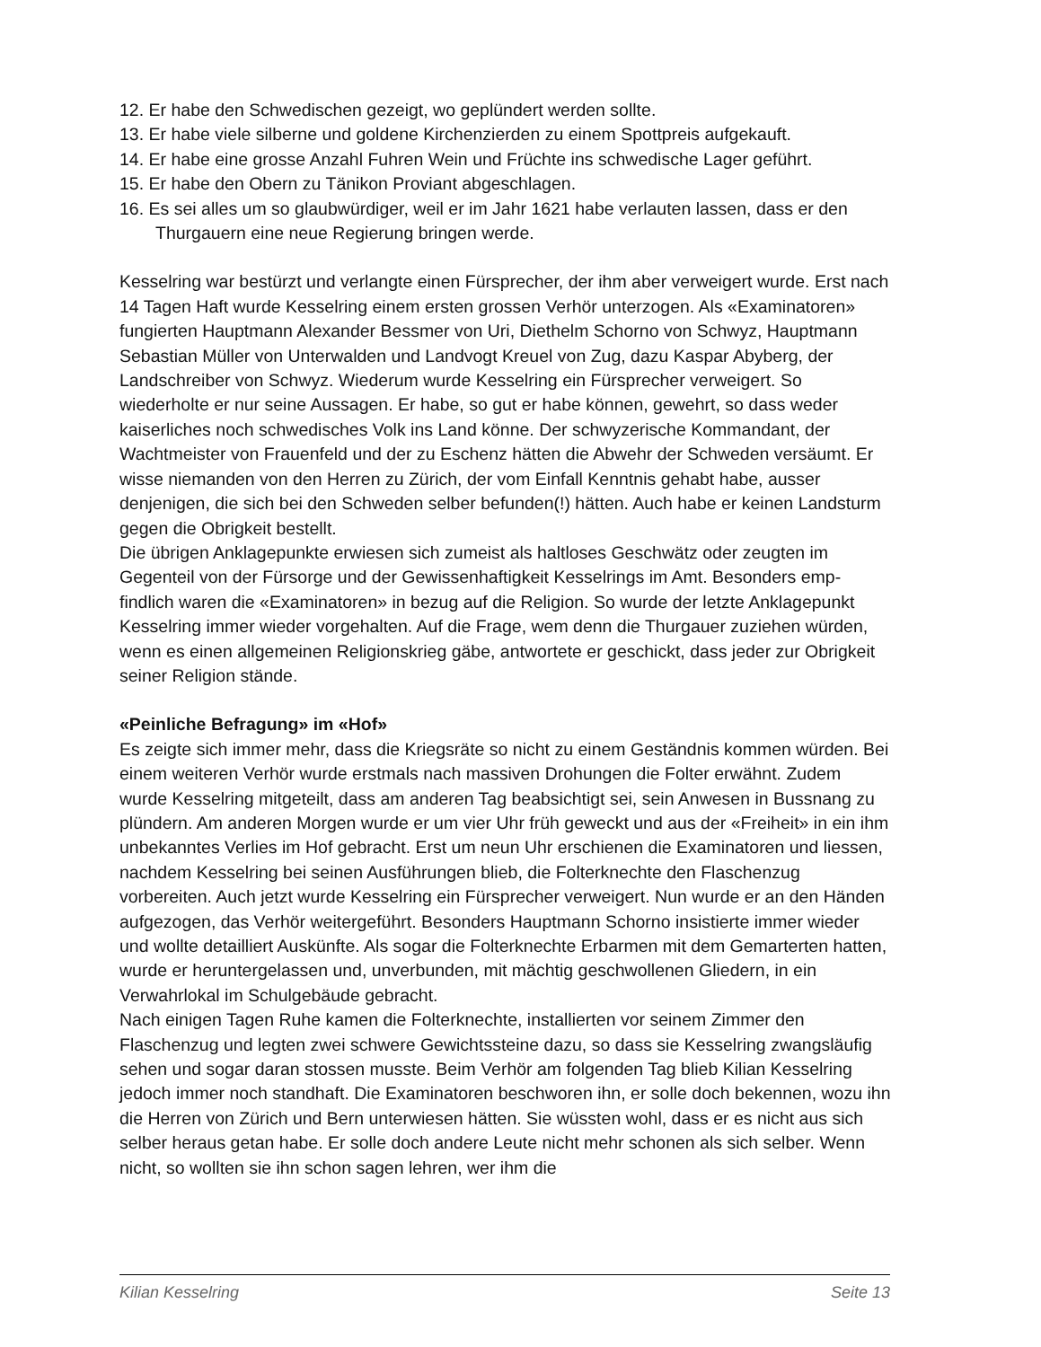12. Er habe den Schwedischen gezeigt, wo geplündert werden sollte.
13. Er habe viele silberne und goldene Kirchenzierden zu einem Spottpreis aufgekauft.
14. Er habe eine grosse Anzahl Fuhren Wein und Früchte ins schwedische Lager geführt.
15. Er habe den Obern zu Tänikon Proviant abgeschlagen.
16. Es sei alles um so glaubwürdiger, weil er im Jahr 1621 habe verlauten lassen, dass er den Thurgauern eine neue Regierung bringen werde.
Kesselring war bestürzt und verlangte einen Fürsprecher, der ihm aber verweigert wurde. Erst nach 14 Tagen Haft wurde Kesselring einem ersten grossen Verhör unterzogen. Als «Examinatoren» fungierten Hauptmann Alexander Bessmer von Uri, Diethelm Schorno von Schwyz, Hauptmann Sebastian Müller von Unterwalden und Landvogt Kreuel von Zug, dazu Kaspar Abyberg, der Landschreiber von Schwyz. Wiederum wurde Kesselring ein Fürsprecher verweigert. So wiederholte er nur seine Aussagen. Er habe, so gut er habe können, gewehrt, so dass weder kaiserliches noch schwedisches Volk ins Land könne. Der schwyzerische Kommandant, der Wachtmeister von Frauenfeld und der zu Eschenz hätten die Abwehr der Schweden versäumt. Er wisse niemanden von den Herren zu Zürich, der vom Einfall Kenntnis gehabt habe, ausser denjenigen, die sich bei den Schweden selber befunden(!) hätten. Auch habe er keinen Landsturm gegen die Obrigkeit bestellt.
Die übrigen Anklagepunkte erwiesen sich zumeist als haltloses Geschwätz oder zeugten im Gegenteil von der Fürsorge und der Gewissenhaftigkeit Kesselrings im Amt. Besonders emp-findlich waren die «Examinatoren» in bezug auf die Religion. So wurde der letzte Anklagepunkt Kesselring immer wieder vorgehalten. Auf die Frage, wem denn die Thurgauer zuziehen würden, wenn es einen allgemeinen Religionskrieg gäbe, antwortete er geschickt, dass jeder zur Obrigkeit seiner Religion stände.
«Peinliche Befragung» im «Hof»
Es zeigte sich immer mehr, dass die Kriegsräte so nicht zu einem Geständnis kommen würden. Bei einem weiteren Verhör wurde erstmals nach massiven Drohungen die Folter erwähnt. Zudem wurde Kesselring mitgeteilt, dass am anderen Tag beabsichtigt sei, sein Anwesen in Bussnang zu plündern. Am anderen Morgen wurde er um vier Uhr früh geweckt und aus der «Freiheit» in ein ihm unbekanntes Verlies im Hof gebracht. Erst um neun Uhr erschienen die Examinatoren und liessen, nachdem Kesselring bei seinen Ausführungen blieb, die Folterknechte den Flaschenzug vorbereiten. Auch jetzt wurde Kesselring ein Fürsprecher verweigert. Nun wurde er an den Händen aufgezogen, das Verhör weitergeführt. Besonders Hauptmann Schorno insistierte immer wieder und wollte detailliert Auskünfte. Als sogar die Folterknechte Erbarmen mit dem Gemarterten hatten, wurde er heruntergelassen und, unverbunden, mit mächtig geschwollenen Gliedern, in ein Verwahrlokal im Schulgebäude gebracht.
Nach einigen Tagen Ruhe kamen die Folterknechte, installierten vor seinem Zimmer den Flaschenzug und legten zwei schwere Gewichtssteine dazu, so dass sie Kesselring zwangsläufig sehen und sogar daran stossen musste. Beim Verhör am folgenden Tag blieb Kilian Kesselring jedoch immer noch standhaft. Die Examinatoren beschworen ihn, er solle doch bekennen, wozu ihn die Herren von Zürich und Bern unterwiesen hätten. Sie wüssten wohl, dass er es nicht aus sich selber heraus getan habe. Er solle doch andere Leute nicht mehr schonen als sich selber. Wenn nicht, so wollten sie ihn schon sagen lehren, wer ihm die
Kilian Kesselring Seite 13